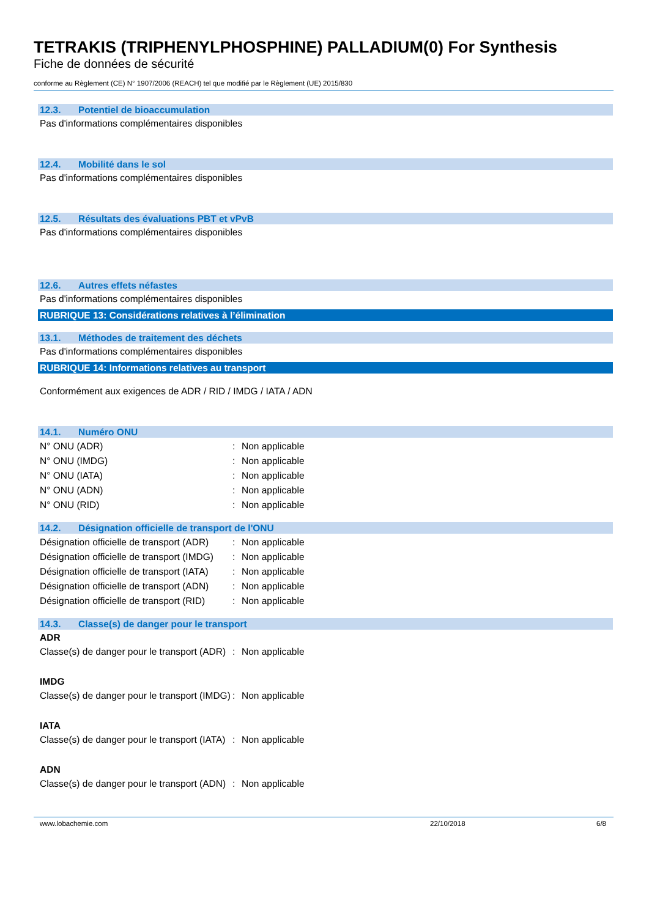TETRAKIS (TRIPHENYLPHOSPHINE) PALLADIUM(0) For Synthesis
Fiche de données de sécurité
conforme au Règlement (CE) N° 1907/2006 (REACH) tel que modifié par le Règlement (UE) 2015/830
12.3. Potentiel de bioaccumulation
Pas d'informations complémentaires disponibles
12.4. Mobilité dans le sol
Pas d'informations complémentaires disponibles
12.5. Résultats des évaluations PBT et vPvB
Pas d'informations complémentaires disponibles
12.6. Autres effets néfastes
Pas d'informations complémentaires disponibles
RUBRIQUE 13: Considérations relatives à l’élimination
13.1. Méthodes de traitement des déchets
Pas d'informations complémentaires disponibles
RUBRIQUE 14: Informations relatives au transport
Conformément aux exigences de ADR / RID / IMDG / IATA / ADN
14.1. Numéro ONU
N° ONU (ADR) : Non applicable
N° ONU (IMDG) : Non applicable
N° ONU (IATA) : Non applicable
N° ONU (ADN) : Non applicable
N° ONU (RID) : Non applicable
14.2. Désignation officielle de transport de l'ONU
Désignation officielle de transport (ADR)
: Non applicable
Désignation officielle de transport (IMDG)
: Non applicable
Désignation officielle de transport (IATA)
: Non applicable
Désignation officielle de transport (ADN)
: Non applicable
Désignation officielle de transport (RID)
: Non applicable
14.3. Classe(s) de danger pour le transport
ADR
Classe(s) de danger pour le transport (ADR)
: Non applicable
IMDG
Classe(s) de danger pour le transport (IMDG)
: Non applicable
IATA
Classe(s) de danger pour le transport (IATA)
: Non applicable
ADN
Classe(s) de danger pour le transport (ADN)
: Non applicable
www.lobachemie.com 22/10/2018 6/8